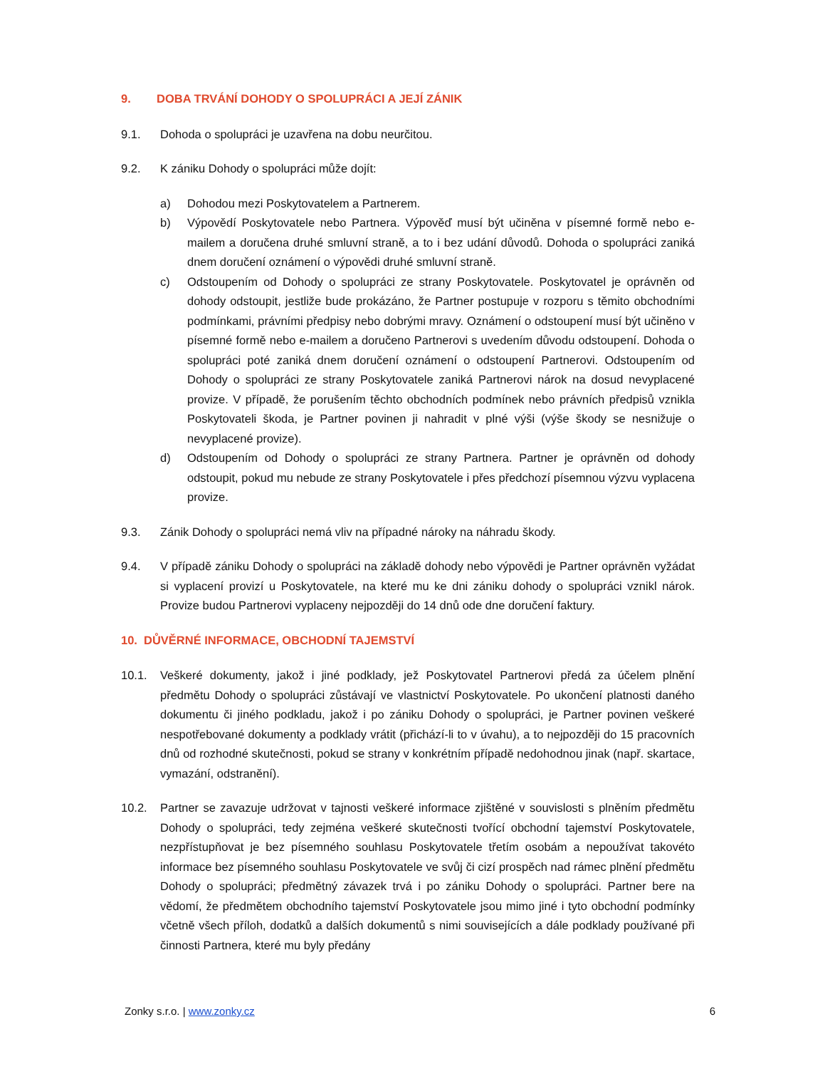9. DOBA TRVÁNÍ DOHODY O SPOLUPRÁCI A JEJÍ ZÁNIK
9.1. Dohoda o spolupráci je uzavřena na dobu neurčitou.
9.2. K zániku Dohody o spolupráci může dojít:
a) Dohodou mezi Poskytovatelem a Partnerem.
b) Výpovědí Poskytovatele nebo Partnera. Výpověď musí být učiněna v písemné formě nebo e-mailem a doručena druhé smluvní straně, a to i bez udání důvodů. Dohoda o spolupráci zaniká dnem doručení oznámení o výpovědi druhé smluvní straně.
c) Odstoupením od Dohody o spolupráci ze strany Poskytovatele. Poskytovatel je oprávněn od dohody odstoupit, jestliže bude prokázáno, že Partner postupuje v rozporu s těmito obchodními podmínkami, právními předpisy nebo dobrými mravy. Oznámení o odstoupení musí být učiněno v písemné formě nebo e-mailem a doručeno Partnerovi s uvedením důvodu odstoupení. Dohoda o spolupráci poté zaniká dnem doručení oznámení o odstoupení Partnerovi. Odstoupením od Dohody o spolupráci ze strany Poskytovatele zaniká Partnerovi nárok na dosud nevyplacené provize. V případě, že porušením těchto obchodních podmínek nebo právních předpisů vznikla Poskytovateli škoda, je Partner povinen ji nahradit v plné výši (výše škody se nesnižuje o nevyplacené provize).
d) Odstoupením od Dohody o spolupráci ze strany Partnera. Partner je oprávněn od dohody odstoupit, pokud mu nebude ze strany Poskytovatele i přes předchozí písemnou výzvu vyplacena provize.
9.3. Zánik Dohody o spolupráci nemá vliv na případné nároky na náhradu škody.
9.4. V případě zániku Dohody o spolupráci na základě dohody nebo výpovědi je Partner oprávněn vyžádat si vyplacení provizí u Poskytovatele, na které mu ke dni zániku dohody o spolupráci vznikl nárok. Provize budou Partnerovi vyplaceny nejpozději do 14 dnů ode dne doručení faktury.
10. DŮVĚRNÉ INFORMACE, OBCHODNÍ TAJEMSTVÍ
10.1. Veškeré dokumenty, jakož i jiné podklady, jež Poskytovatel Partnerovi předá za účelem plnění předmětu Dohody o spolupráci zůstávají ve vlastnictví Poskytovatele. Po ukončení platnosti daného dokumentu či jiného podkladu, jakož i po zániku Dohody o spolupráci, je Partner povinen veškeré nespotřebované dokumenty a podklady vrátit (přichází-li to v úvahu), a to nejpozději do 15 pracovních dnů od rozhodné skutečnosti, pokud se strany v konkrétním případě nedohodnou jinak (např. skartace, vymazání, odstranění).
10.2. Partner se zavazuje udržovat v tajnosti veškeré informace zjištěné v souvislosti s plněním předmětu Dohody o spolupráci, tedy zejména veškeré skutečnosti tvořící obchodní tajemství Poskytovatele, nezpřístupňovat je bez písemného souhlasu Poskytovatele třetím osobám a nepoužívat takovéto informace bez písemného souhlasu Poskytovatele ve svůj či cizí prospěch nad rámec plnění předmětu Dohody o spolupráci; předmětný závazek trvá i po zániku Dohody o spolupráci. Partner bere na vědomí, že předmětem obchodního tajemství Poskytovatele jsou mimo jiné i tyto obchodní podmínky včetně všech příloh, dodatků a dalších dokumentů s nimi souvisejících a dále podklady používané při činnosti Partnera, které mu byly předány
Zonky s.r.o. | www.zonky.cz 6